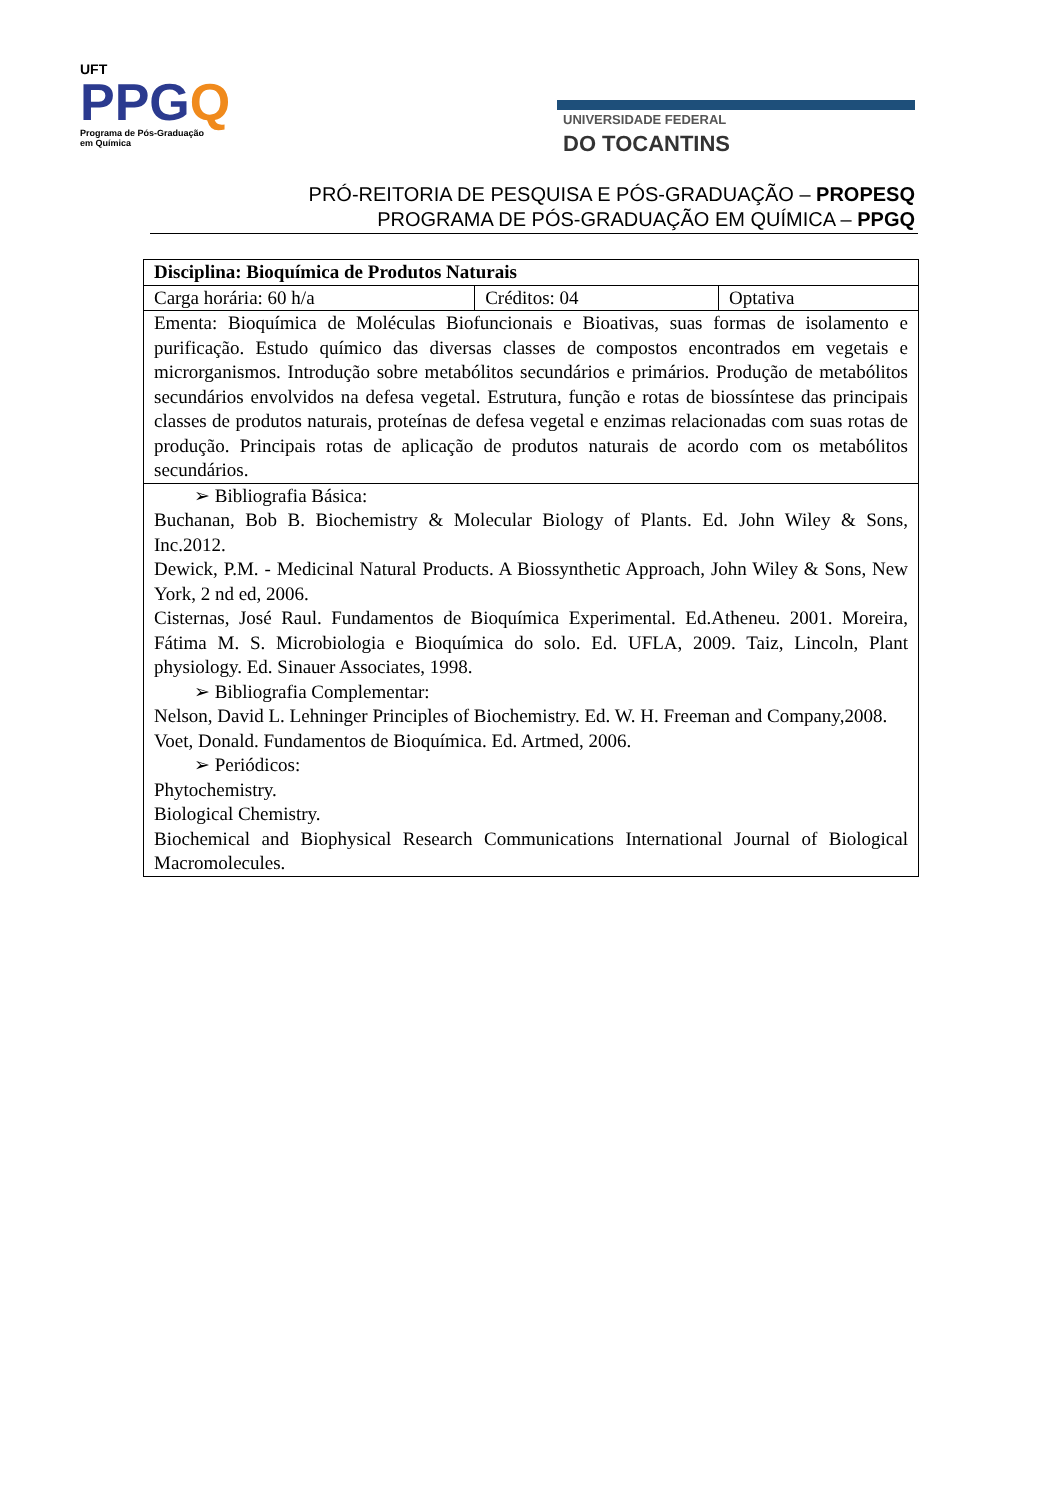UFT
PPGQ
Programa de Pós-Graduação
em Química
UNIVERSIDADE FEDERAL
DO TOCANTINS
PRÓ-REITORIA DE PESQUISA E PÓS-GRADUAÇÃO – PROPESQ
PROGRAMA DE PÓS-GRADUAÇÃO EM QUÍMICA – PPGQ
| Disciplina: Bioquímica de Produtos Naturais | | |
| Carga horária: 60 h/a | Créditos: 04 | Optativa |
| Ementa: Bioquímica de Moléculas Biofuncionais e Bioativas, suas formas de isolamento e purificação. Estudo químico das diversas classes de compostos encontrados em vegetais e microrganismos. Introdução sobre metabólitos secundários e primários. Produção de metabólitos secundários envolvidos na defesa vegetal. Estrutura, função e rotas de biossíntese das principais classes de produtos naturais, proteínas de defesa vegetal e enzimas relacionadas com suas rotas de produção. Principais rotas de aplicação de produtos naturais de acordo com os metabólitos secundários. | | |
| ➢ Bibliografia Básica: Buchanan, Bob B. Biochemistry & Molecular Biology of Plants. Ed. John Wiley & Sons, Inc.2012. Dewick, P.M. - Medicinal Natural Products. A Biossynthetic Approach, John Wiley & Sons, New York, 2 nd ed, 2006. Cisternas, José Raul. Fundamentos de Bioquímica Experimental. Ed.Atheneu. 2001. Moreira, Fátima M. S. Microbiologia e Bioquímica do solo. Ed. UFLA, 2009. Taiz, Lincoln, Plant physiology. Ed. Sinauer Associates, 1998. ➢ Bibliografia Complementar: Nelson, David L. Lehninger Principles of Biochemistry. Ed. W. H. Freeman and Company,2008. Voet, Donald. Fundamentos de Bioquímica. Ed. Artmed, 2006. ➢ Periódicos: Phytochemistry. Biological Chemistry. Biochemical and Biophysical Research Communications International Journal of Biological Macromolecules. | | |